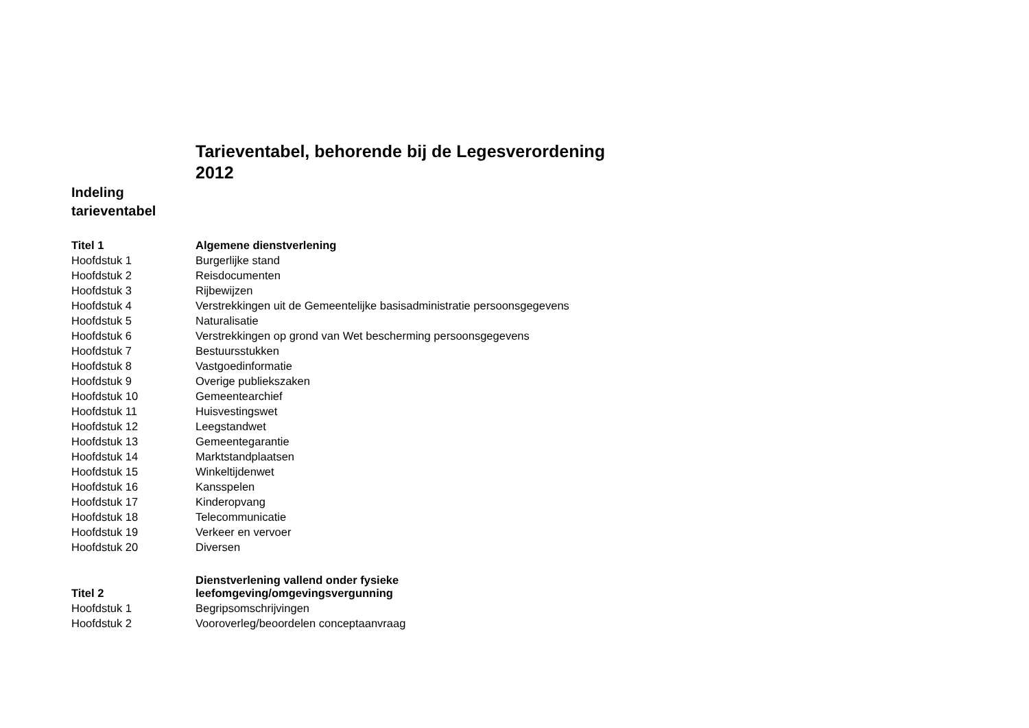Tarieventabel, behorende bij de Legesverordening 2012
Indeling tarieventabel
| Titel 1 | Algemene dienstverlening |
| Hoofdstuk 1 | Burgerlijke stand |
| Hoofdstuk 2 | Reisdocumenten |
| Hoofdstuk 3 | Rijbewijzen |
| Hoofdstuk 4 | Verstrekkingen uit de Gemeentelijke basisadministratie persoonsgegevens |
| Hoofdstuk 5 | Naturalisatie |
| Hoofdstuk 6 | Verstrekkingen op grond van Wet bescherming persoonsgegevens |
| Hoofdstuk 7 | Bestuursstukken |
| Hoofdstuk 8 | Vastgoedinformatie |
| Hoofdstuk 9 | Overige publiekszaken |
| Hoofdstuk 10 | Gemeentearchief |
| Hoofdstuk 11 | Huisvestingswet |
| Hoofdstuk 12 | Leegstandwet |
| Hoofdstuk 13 | Gemeentegarantie |
| Hoofdstuk 14 | Marktstandplaatsen |
| Hoofdstuk 15 | Winkeltijdenwet |
| Hoofdstuk 16 | Kansspelen |
| Hoofdstuk 17 | Kinderopvang |
| Hoofdstuk 18 | Telecommunicatie |
| Hoofdstuk 19 | Verkeer en vervoer |
| Hoofdstuk 20 | Diversen |
| Titel 2 | Dienstverlening vallend onder fysieke leefomgeving/omgevingsvergunning |
| Hoofdstuk 1 | Begripsomschrijvingen |
| Hoofdstuk 2 | Vooroverleg/beoordelen conceptaanvraag |